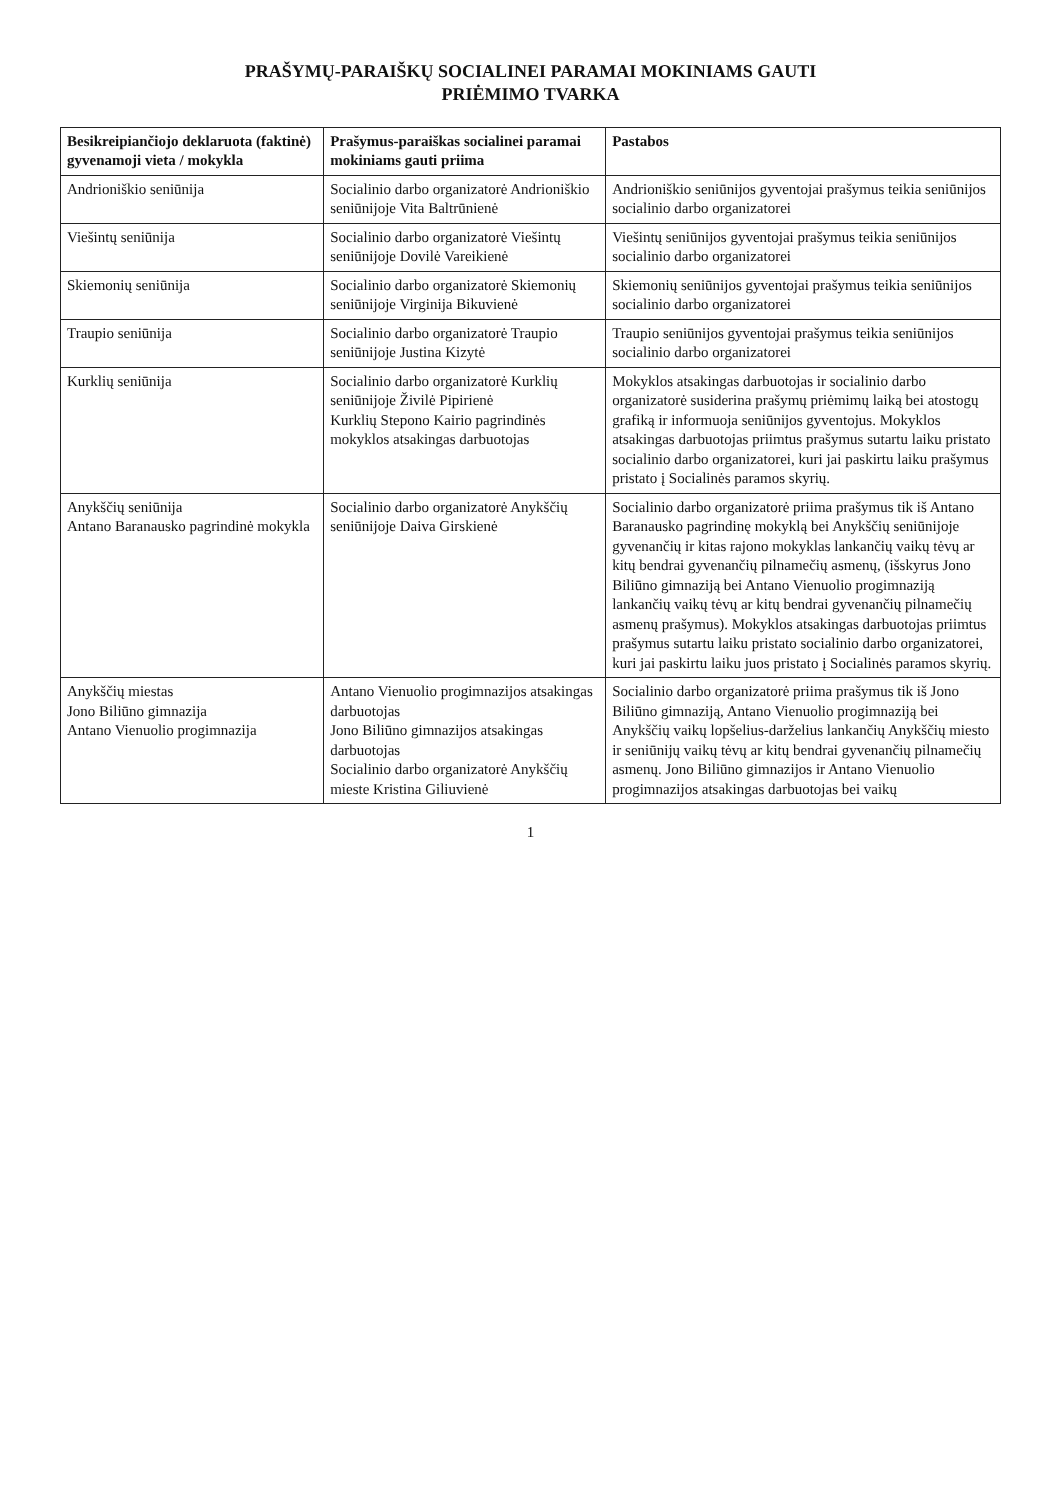PRAŠYMŲ-PARAIŠKŲ SOCIALINEI PARAMAI MOKINIAMS GAUTI
PRIĖMIMO TVARKA
| Besikreipiančiojo deklaruota (faktinė) gyvenamoji vieta / mokykla | Prašymus-paraiškas socialinei paramai mokiniams gauti priima | Pastabos |
| --- | --- | --- |
| Andrioniškio seniūnija | Socialinio darbo organizatorė Andrioniškio seniūnijoje Vita Baltrūnienė | Andrioniškio seniūnijos gyventojai prašymus teikia seniūnijos socialinio darbo organizatorei |
| Viešintų seniūnija | Socialinio darbo organizatorė Viešintų seniūnijoje Dovilė Vareikienė | Viešintų seniūnijos gyventojai prašymus teikia seniūnijos socialinio darbo organizatorei |
| Skiemonių seniūnija | Socialinio darbo organizatorė Skiemonių seniūnijoje Virginija Bikuvienė | Skiemonių seniūnijos gyventojai prašymus teikia seniūnijos socialinio darbo organizatorei |
| Traupio seniūnija | Socialinio darbo organizatorė Traupio seniūnijoje Justina Kizytė | Traupio seniūnijos gyventojai prašymus teikia seniūnijos socialinio darbo organizatorei |
| Kurklių seniūnija | Socialinio darbo organizatorė Kurklių seniūnijoje Živilė Pipirienė Kurklių Stepono Kairio pagrindinės mokyklos atsakingas darbuotojas | Mokyklos atsakingas darbuotojas ir socialinio darbo organizatorė susiderina prašymų priėmimų laiką bei atostogų grafiką ir informuoja seniūnijos gyventojus. Mokyklos atsakingas darbuotojas priimtus prašymus sutartu laiku pristato socialinio darbo organizatorei, kuri jai paskirtu laiku prašymus pristato į Socialinės paramos skyrių. |
| Anykščių seniūnija Antano Baranausko pagrindinė mokykla | Socialinio darbo organizatorė Anykščių seniūnijoje Daiva Girskienė | Socialinio darbo organizatorė priima prašymus tik iš Antano Baranausko pagrindinę mokyklą bei Anykščių seniūnijoje gyvenančių ir kitas rajono mokyklas lankančių vaikų tėvų ar kitų bendrai gyvenančių pilnamečių asmenų, (išskyrus Jono Biliūno gimnaziją bei Antano Vienuolio progimnaziją lankančių vaikų tėvų ar kitų bendrai gyvenančių pilnamečių asmenų prašymus). Mokyklos atsakingas darbuotojas priimtus prašymus sutartu laiku pristato socialinio darbo organizatorei, kuri jai paskirtu laiku juos pristato į Socialinės paramos skyrių. |
| Anykščių miestas Jono Biliūno gimnazija Antano Vienuolio progimnazija | Antano Vienuolio progimnazijos atsakingas darbuotojas Jono Biliūno gimnazijos atsakingas darbuotojas Socialinio darbo organizatorė Anykščių mieste Kristina Giliuvienė | Socialinio darbo organizatorė priima prašymus tik iš Jono Biliūno gimnaziją, Antano Vienuolio progimnaziją bei Anykščių vaikų lopšelius-darželius lankančių Anykščių miesto ir seniūnijų vaikų tėvų ar kitų bendrai gyvenančių pilnamečių asmenų. Jono Biliūno gimnazijos ir Antano Vienuolio progimnazijos atsakingas darbuotojas bei vaikų |
1